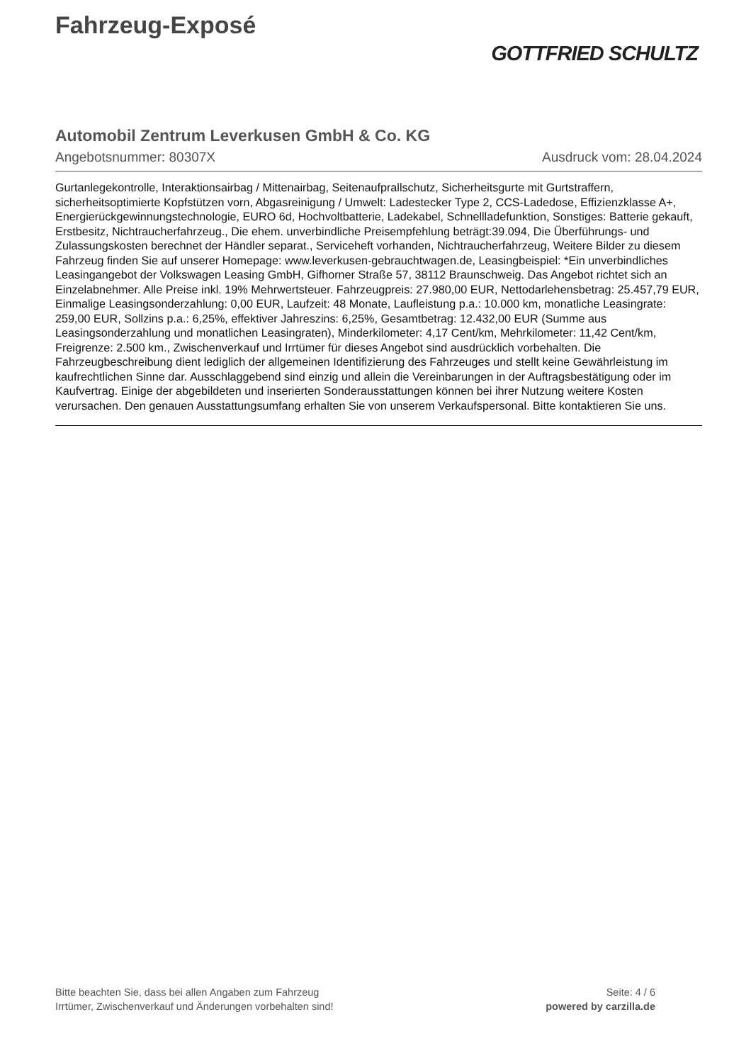Fahrzeug-Exposé
GOTTFRIED SCHULTZ
Automobil Zentrum Leverkusen GmbH & Co. KG
Angebotsnummer: 80307X Ausdruck vom: 28.04.2024
Gurtanlegekontrolle, Interaktionsairbag / Mittenairbag, Seitenaufprallschutz, Sicherheitsgurte mit Gurtstraffern, sicherheitsoptimierte Kopfstützen vorn, Abgasreinigung / Umwelt: Ladestecker Type 2, CCS-Ladedose, Effizienzklasse A+, Energierückgewinnungstechnologie, EURO 6d, Hochvoltbatterie, Ladekabel, Schnellladefunktion, Sonstiges: Batterie gekauft, Erstbesitz, Nichtraucherfahrzeug., Die ehem. unverbindliche Preisempfehlung beträgt:39.094, Die Überführungs- und Zulassungskosten berechnet der Händler separat., Serviceheft vorhanden, Nichtraucherfahrzeug, Weitere Bilder zu diesem Fahrzeug finden Sie auf unserer Homepage: www.leverkusen-gebrauchtwagen.de, Leasingbeispiel: *Ein unverbindliches Leasingangebot der Volkswagen Leasing GmbH, Gifhorner Straße 57, 38112 Braunschweig. Das Angebot richtet sich an Einzelabnehmer. Alle Preise inkl. 19% Mehrwertsteuer. Fahrzeugpreis: 27.980,00 EUR, Nettodarlehensbetrag: 25.457,79 EUR, Einmalige Leasingsonderzahlung: 0,00 EUR, Laufzeit: 48 Monate, Laufleistung p.a.: 10.000 km, monatliche Leasingrate: 259,00 EUR, Sollzins p.a.: 6,25%, effektiver Jahreszins: 6,25%, Gesamtbetrag: 12.432,00 EUR (Summe aus Leasingsonderzahlung und monatlichen Leasingraten), Minderkilometer: 4,17 Cent/km, Mehrkilometer: 11,42 Cent/km, Freigrenze: 2.500 km., Zwischenverkauf und Irrtümer für dieses Angebot sind ausdrücklich vorbehalten. Die Fahrzeugbeschreibung dient lediglich der allgemeinen Identifizierung des Fahrzeuges und stellt keine Gewährleistung im kaufrechtlichen Sinne dar. Ausschlaggebend sind einzig und allein die Vereinbarungen in der Auftragsbestätigung oder im Kaufvertrag. Einige der abgebildeten und inserierten Sonderausstattungen können bei ihrer Nutzung weitere Kosten verursachen. Den genauen Ausstattungsumfang erhalten Sie von unserem Verkaufspersonal. Bitte kontaktieren Sie uns.
Bitte beachten Sie, dass bei allen Angaben zum Fahrzeug
Irrtümer, Zwischenverkauf und Änderungen vorbehalten sind!
Seite: 4 / 6
powered by carzilla.de